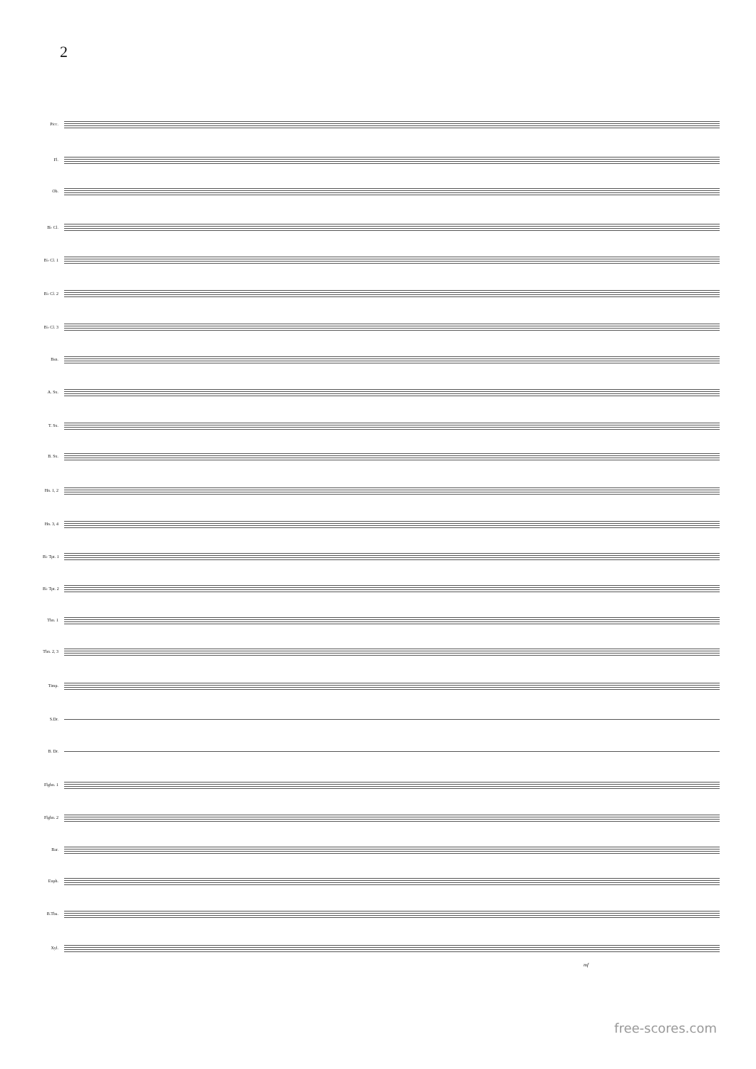2
Picc.
Fl.
Ob.
B♭ Cl.
B♭ Cl. 1
B♭ Cl. 2
B♭ Cl. 3
Bsn.
A. Sx.
T. Sx.
B. Sx.
Hn. 1, 2
Hn. 3, 4
B♭ Tpt. 1
B♭ Tpt. 2
Tbn. 1
Tbn. 2, 3
Timp.
S.Dr.
B. Dr.
Flghn. 1
Flghn. 2
Bar.
Euph.
B.Tba.
Xyl.
mf
free-scores.com